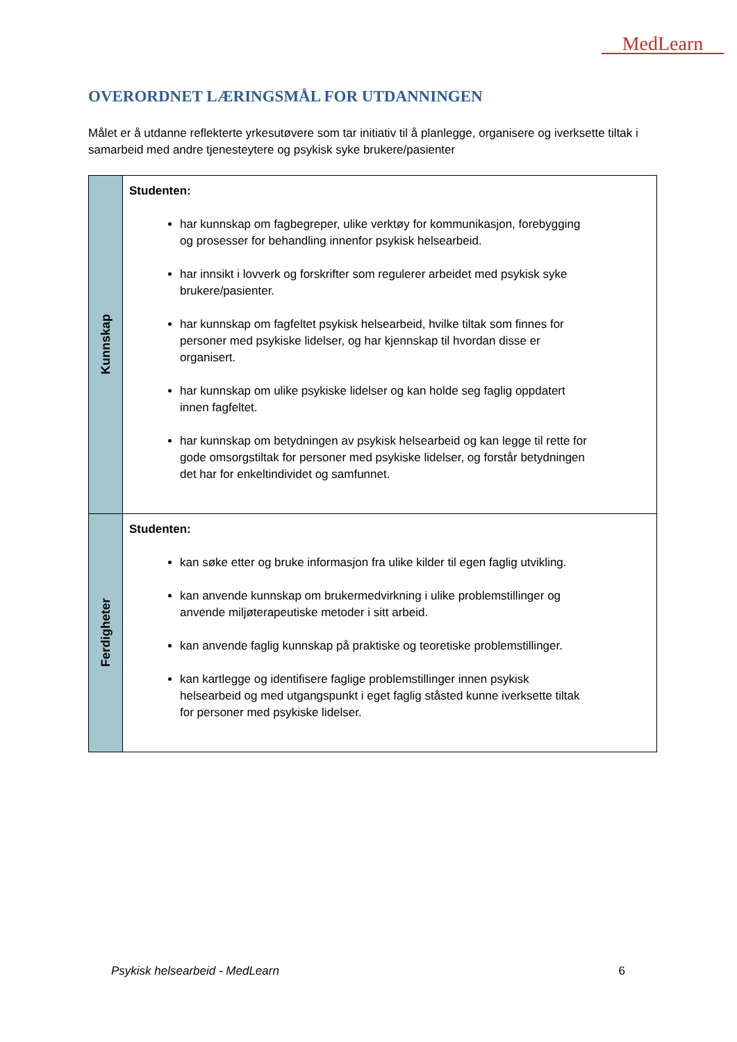MedLearn
OVERORDNET LÆRINGSMÅL FOR UTDANNINGEN
Målet er å utdanne reflekterte yrkesutøvere som tar initiativ til å planlegge, organisere og iverksette tiltak i samarbeid med andre tjenesteytere og psykisk syke brukere/pasienter
| Kunnskap | Studenten: har kunnskap om fagbegreper, ulike verktøy for kommunikasjon, forebygging og prosesser for behandling innenfor psykisk helsearbeid. har innsikt i lovverk og forskrifter som regulerer arbeidet med psykisk syke brukere/pasienter. har kunnskap om fagfeltet psykisk helsearbeid, hvilke tiltak som finnes for personer med psykiske lidelser, og har kjennskap til hvordan disse er organisert. har kunnskap om ulike psykiske lidelser og kan holde seg faglig oppdatert innen fagfeltet. har kunnskap om betydningen av psykisk helsearbeid og kan legge til rette for gode omsorgstiltak for personer med psykiske lidelser, og forstår betydningen det har for enkeltindividet og samfunnet. |
| Ferdigheter | Studenten: kan søke etter og bruke informasjon fra ulike kilder til egen faglig utvikling. kan anvende kunnskap om brukermedvirkning i ulike problemstillinger og anvende miljøterapeutiske metoder i sitt arbeid. kan anvende faglig kunnskap på praktiske og teoretiske problemstillinger. kan kartlegge og identifisere faglige problemstillinger innen psykisk helsearbeid og med utgangspunkt i eget faglig ståsted kunne iverksette tiltak for personer med psykiske lidelser. |
Psykisk helsearbeid - MedLearn 6